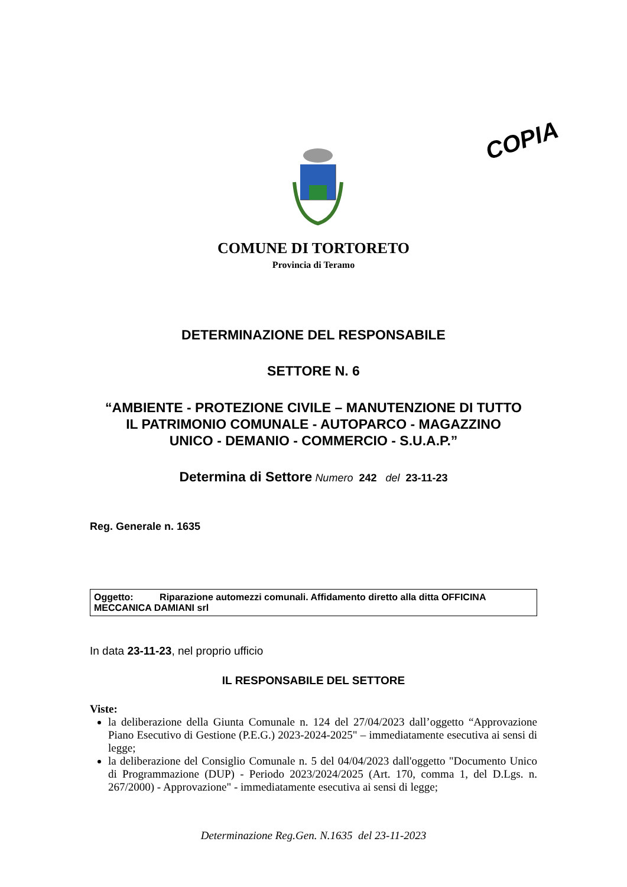COPIA
COMUNE DI TORTORETO
Provincia di Teramo
DETERMINAZIONE DEL RESPONSABILE
SETTORE N. 6
“AMBIENTE - PROTEZIONE CIVILE – MANUTENZIONE DI TUTTO
IL PATRIMONIO COMUNALE - AUTOPARCO - MAGAZZINO
UNICO - DEMANIO - COMMERCIO - S.U.A.P.”
Determina di Settore Numero 242 del 23-11-23
Reg. Generale n. 1635
Oggetto: Riparazione automezzi comunali. Affidamento diretto alla ditta OFFICINA MECCANICA DAMIANI srl
In data 23-11-23, nel proprio ufficio
IL RESPONSABILE DEL SETTORE
Viste:
la deliberazione della Giunta Comunale n. 124 del 27/04/2023 dall’oggetto “Approvazione Piano Esecutivo di Gestione (P.E.G.) 2023-2024-2025" – immediatamente esecutiva ai sensi di legge;
la deliberazione del Consiglio Comunale n. 5 del 04/04/2023 dall'oggetto "Documento Unico di Programmazione (DUP) - Periodo 2023/2024/2025 (Art. 170, comma 1, del D.Lgs. n. 267/2000) - Approvazione" - immediatamente esecutiva ai sensi di legge;
Determinazione Reg.Gen. N.1635 del 23-11-2023